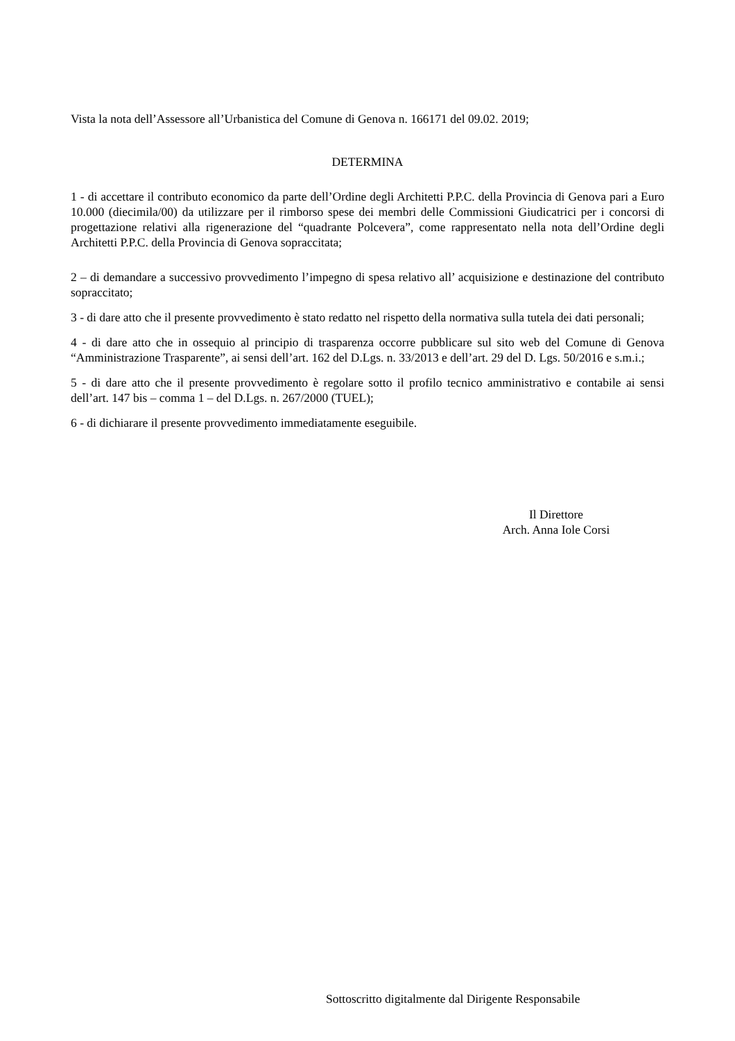Vista la nota dell’Assessore all’Urbanistica del Comune di Genova n. 166171 del 09.02. 2019;
DETERMINA
1 - di accettare il contributo economico da parte dell’Ordine degli Architetti P.P.C. della Provincia di Genova pari a Euro 10.000 (diecimila/00) da utilizzare per il rimborso spese dei membri delle Commissioni Giudicatrici per i concorsi di progettazione relativi alla rigenerazione del “quadrante Polcevera”, come rappresentato nella nota dell’Ordine degli Architetti P.P.C. della Provincia di Genova sopraccitata;
2 – di demandare a successivo provvedimento l’impegno di spesa relativo all’ acquisizione e destinazione del contributo sopraccitato;
3 - di dare atto che il presente provvedimento è stato redatto nel rispetto della normativa sulla tutela dei dati personali;
4 - di dare atto che in ossequio al principio di trasparenza occorre pubblicare sul sito web del Comune di Genova “Amministrazione Trasparente”, ai sensi dell’art. 162 del D.Lgs. n. 33/2013 e dell’art. 29 del D. Lgs. 50/2016 e s.m.i.;
5 - di dare atto che il presente provvedimento è regolare sotto il profilo tecnico amministrativo e contabile ai sensi dell’art. 147 bis – comma 1 – del D.Lgs. n. 267/2000 (TUEL);
6 - di dichiarare il presente provvedimento immediatamente eseguibile.
Il Direttore
Arch. Anna Iole Corsi
Sottoscritto digitalmente dal Dirigente Responsabile